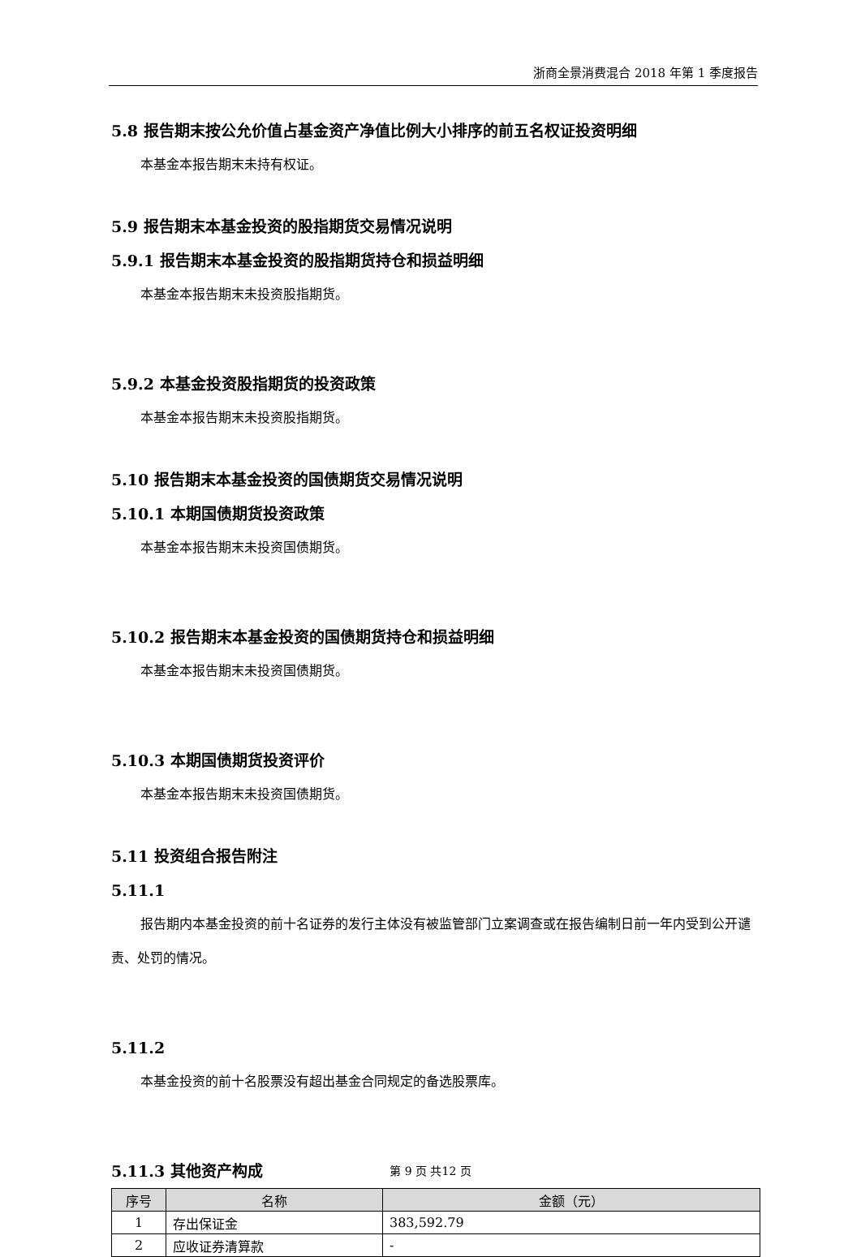浙商全景消费混合 2018 年第 1 季度报告
5.8 报告期末按公允价值占基金资产净值比例大小排序的前五名权证投资明细
本基金本报告期末未持有权证。
5.9 报告期末本基金投资的股指期货交易情况说明
5.9.1 报告期末本基金投资的股指期货持仓和损益明细
本基金本报告期末未投资股指期货。
5.9.2 本基金投资股指期货的投资政策
本基金本报告期末未投资股指期货。
5.10 报告期末本基金投资的国债期货交易情况说明
5.10.1 本期国债期货投资政策
本基金本报告期末未投资国债期货。
5.10.2 报告期末本基金投资的国债期货持仓和损益明细
本基金本报告期末未投资国债期货。
5.10.3 本期国债期货投资评价
本基金本报告期末未投资国债期货。
5.11 投资组合报告附注
5.11.1
报告期内本基金投资的前十名证券的发行主体没有被监管部门立案调查或在报告编制日前一年内受到公开谴责、处罚的情况。
5.11.2
本基金投资的前十名股票没有超出基金合同规定的备选股票库。
5.11.3 其他资产构成
| 序号 | 名称 | 金额（元） |
| --- | --- | --- |
| 1 | 存出保证金 | 383,592.79 |
| 2 | 应收证券清算款 | - |
第 9 页 共12 页